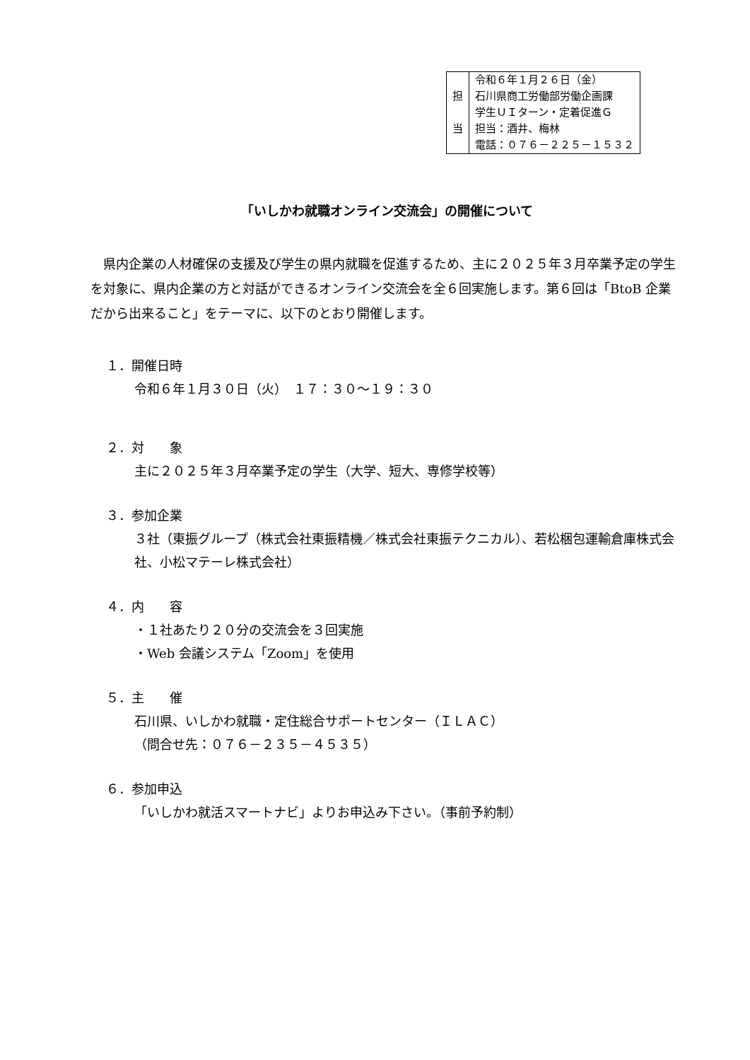| 担 当 | 令和６年１月２６日（金） 石川県商工労働部労働企画課 学生ＵＩターン・定着促進Ｇ 担当：酒井、梅林 電話：０７６－２２５－１５３２ |
「いしかわ就職オンライン交流会」の開催について
県内企業の人材確保の支援及び学生の県内就職を促進するため、主に２０２５年３月卒業予定の学生を対象に、県内企業の方と対話ができるオンライン交流会を全６回実施します。第６回は「BtoB 企業だから出来ること」をテーマに、以下のとおり開催します。
１．開催日時
令和６年１月３０日（火）　１７：３０～１９：３０
２．対　　象
主に２０２５年３月卒業予定の学生（大学、短大、専修学校等）
３．参加企業
３社（東振グループ（株式会社東振精機／株式会社東振テクニカル）、若松梱包運輸倉庫株式会社、小松マテーレ株式会社）
４．内　　容
・１社あたり２０分の交流会を３回実施
・Web 会議システム「Zoom」を使用
５．主　　催
石川県、いしかわ就職・定住総合サポートセンター（ＩＬＡＣ）
（問合せ先：０７６－２３５－４５３５）
６．参加申込
「いしかわ就活スマートナビ」よりお申込み下さい。（事前予約制）